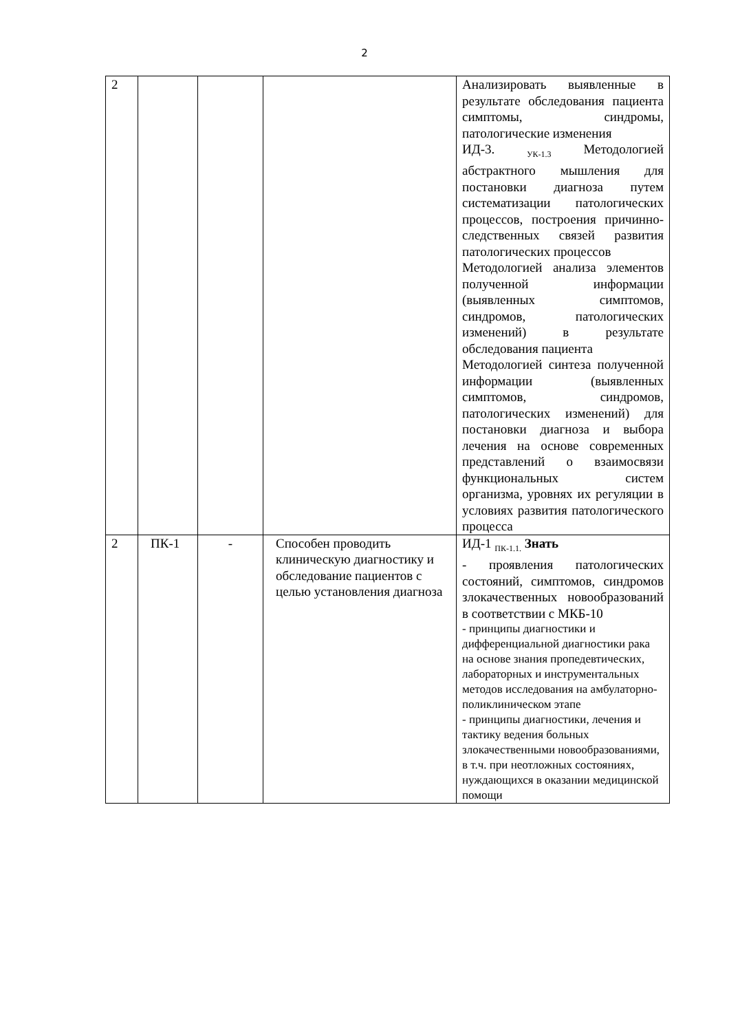2
| 2 | | | | Анализировать выявленные в результате обследования пациента симптомы, синдромы, патологические изменения ИД-3. <sub>УК-1.3</sub> Методологией абстрактного мышления для постановки диагноза путем систематизации патологических процессов, построения причинно-следственных связей развития патологических процессов Методологией анализа элементов полученной информации (выявленных симптомов, синдромов, патологических изменений) в результате обследования пациента Методологией синтеза полученной информации (выявленных симптомов, синдромов, патологических изменений) для постановки диагноза и выбора лечения на основе современных представлений о взаимосвязи функциональных систем организма, уровнях их регуляции в условиях развития патологического процесса |
| 2 | ПК-1 | - | Способен проводить клиническую диагностику и обследование пациентов с целью установления диагноза | ИД-1 <sub>ПК-1.1.</sub> Знать - проявления патологических состояний, симптомов, синдромов злокачественных новообразований в соответствии с МКБ-10 - принципы диагностики и дифференциальной диагностики рака на основе знания пропедевтических, лабораторных и инструментальных методов исследования на амбулаторно-поликлиническом этапе - принципы диагностики, лечения и тактику ведения больных злокачественными новообразованиями, в т.ч. при неотложных состояниях, нуждающихся в оказании медицинской помощи |